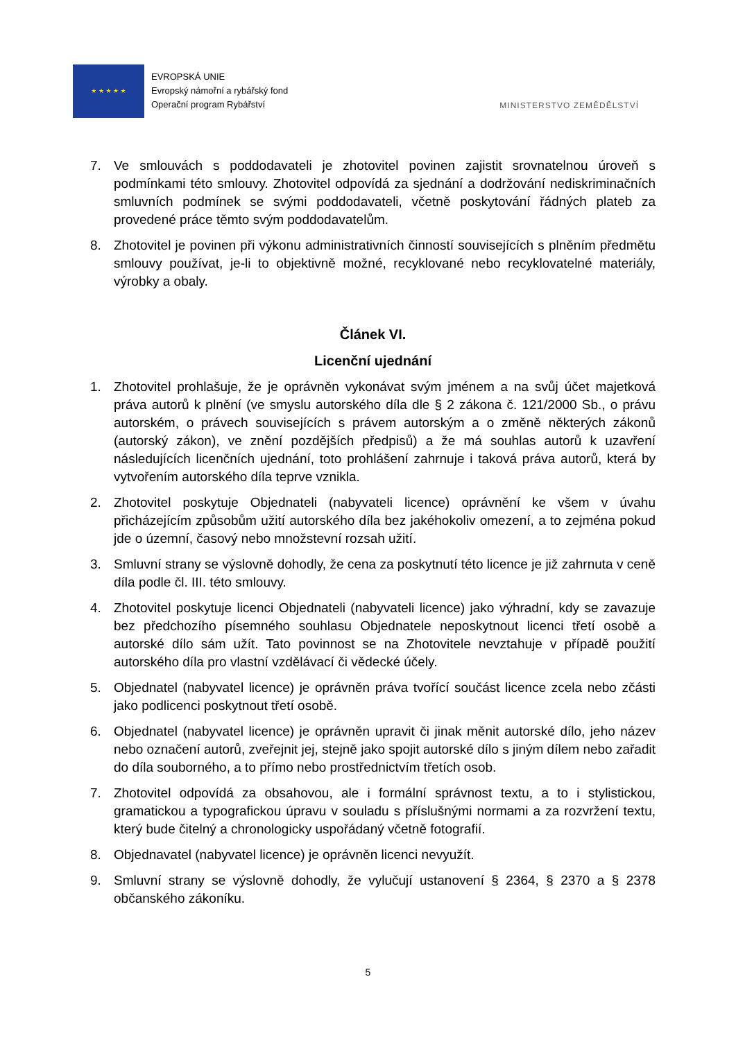★ ★ ★ ★ ★
EVROPSKÁ UNIE
Evropský námořní a rybářský fond
Operační program Rybářství
MINISTERSTVO ZEMĚDĚLSTVÍ
7. Ve smlouvách s poddodavateli je zhotovitel povinen zajistit srovnatelnou úroveň s podmínkami této smlouvy. Zhotovitel odpovídá za sjednání a dodržování nediskriminačních smluvních podmínek se svými poddodavateli, včetně poskytování řádných plateb za provedené práce těmto svým poddodavatelům.
8. Zhotovitel je povinen při výkonu administrativních činností souvisejících s plněním předmětu smlouvy používat, je-li to objektivně možné, recyklované nebo recyklovatelné materiály, výrobky a obaly.
Článek VI.
Licenční ujednání
1. Zhotovitel prohlašuje, že je oprávněn vykonávat svým jménem a na svůj účet majetková práva autorů k plnění (ve smyslu autorského díla dle § 2 zákona č. 121/2000 Sb., o právu autorském, o právech souvisejících s právem autorským a o změně některých zákonů (autorský zákon), ve znění pozdějších předpisů) a že má souhlas autorů k uzavření následujících licenčních ujednání, toto prohlášení zahrnuje i taková práva autorů, která by vytvořením autorského díla teprve vznikla.
2. Zhotovitel poskytuje Objednateli (nabyvateli licence) oprávnění ke všem v úvahu přicházejícím způsobům užití autorského díla bez jakéhokoliv omezení, a to zejména pokud jde o územní, časový nebo množstevní rozsah užití.
3. Smluvní strany se výslovně dohodly, že cena za poskytnutí této licence je již zahrnuta v ceně díla podle čl. III. této smlouvy.
4. Zhotovitel poskytuje licenci Objednateli (nabyvateli licence) jako výhradní, kdy se zavazuje bez předchozího písemného souhlasu Objednatele neposkytnout licenci třetí osobě a autorské dílo sám užít. Tato povinnost se na Zhotovitele nevztahuje v případě použití autorského díla pro vlastní vzdělávací či vědecké účely.
5. Objednatel (nabyvatel licence) je oprávněn práva tvořící součást licence zcela nebo zčásti jako podlicenci poskytnout třetí osobě.
6. Objednatel (nabyvatel licence) je oprávněn upravit či jinak měnit autorské dílo, jeho název nebo označení autorů, zveřejnit jej, stejně jako spojit autorské dílo s jiným dílem nebo zařadit do díla souborného, a to přímo nebo prostřednictvím třetích osob.
7. Zhotovitel odpovídá za obsahovou, ale i formální správnost textu, a to i stylistickou, gramatickou a typografickou úpravu v souladu s příslušnými normami a za rozvržení textu, který bude čitelný a chronologicky uspořádaný včetně fotografií.
8. Objednavatel (nabyvatel licence) je oprávněn licenci nevyužít.
9. Smluvní strany se výslovně dohodly, že vylučují ustanovení § 2364, § 2370 a § 2378 občanského zákoníku.
5